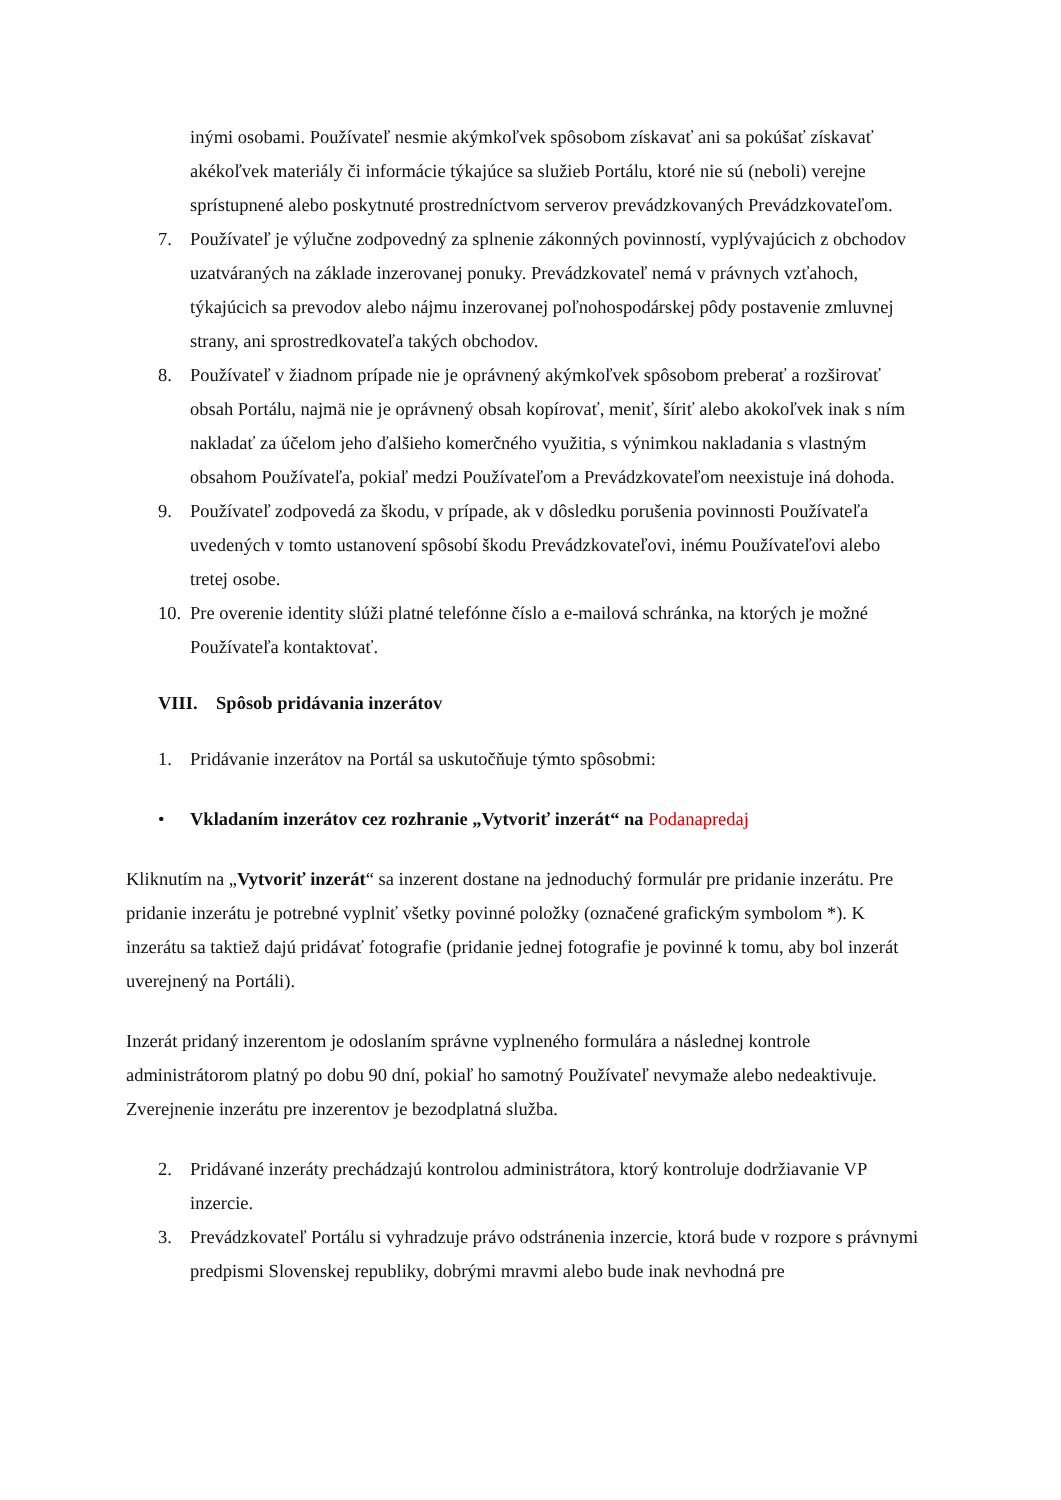inými osobami. Používateľ nesmie akýmkoľvek spôsobom získavať ani sa pokúšať získavať akékoľvek materiály či informácie týkajúce sa služieb Portálu, ktoré nie sú (neboli) verejne sprístupnené alebo poskytnuté prostredníctvom serverov prevádzkovaných Prevádzkovateľom.
7. Používateľ je výlučne zodpovedný za splnenie zákonných povinností, vyplývajúcich z obchodov uzatváraných na základe inzerovanej ponuky. Prevádzkovateľ nemá v právnych vzťahoch, týkajúcich sa prevodov alebo nájmu inzerovanej poľnohospodárskej pôdy postavenie zmluvnej strany, ani sprostredkovateľa takých obchodov.
8. Používateľ v žiadnom prípade nie je oprávnený akýmkoľvek spôsobom preberať a rozširovať obsah Portálu, najmä nie je oprávnený obsah kopírovať, meniť, šíriť alebo akokoľvek inak s ním nakladať za účelom jeho ďalšieho komerčného využitia, s výnimkou nakladania s vlastným obsahom Používateľa, pokiaľ medzi Používateľom a Prevádzkovateľom neexistuje iná dohoda.
9. Používateľ zodpovedá za škodu, v prípade, ak v dôsledku porušenia povinnosti Používateľa uvedených v tomto ustanovení spôsobí škodu Prevádzkovateľovi, inému Používateľovi alebo tretej osobe.
10. Pre overenie identity slúži platné telefónne číslo a e-mailová schránka, na ktorých je možné Používateľa kontaktovať.
VIII. Spôsob pridávania inzerátov
1. Pridávanie inzerátov na Portál sa uskutočňuje týmto spôsobmi:
• Vkladaním inzerátov cez rozhranie „Vytvoriť inzerát“ na Podanapredaj
Kliknutím na „Vytvoriť inzerát“ sa inzerent dostane na jednoduchý formulár pre pridanie inzerátu. Pre pridanie inzerátu je potrebné vyplniť všetky povinné položky (označené grafickým symbolom *). K inzerátu sa taktiež dajú pridávať fotografie (pridanie jednej fotografie je povinné k tomu, aby bol inzerát uverejnený na Portáli).
Inzerát pridaný inzerentom je odoslaním správne vyplneného formulára a následnej kontrole administrátorom platný po dobu 90 dní, pokiaľ ho samotný Používateľ nevymaže alebo nedeaktivuje. Zverejnenie inzerátu pre inzerentov je bezodplatná služba.
2. Pridávané inzeráty prechádzajú kontrolou administrátora, ktorý kontroluje dodržiavanie VP inzercie.
3. Prevádzkovateľ Portálu si vyhradzuje právo odstránenia inzercie, ktorá bude v rozpore s právnymi predpismi Slovenskej republiky, dobrými mravmi alebo bude inak nevhodná pre